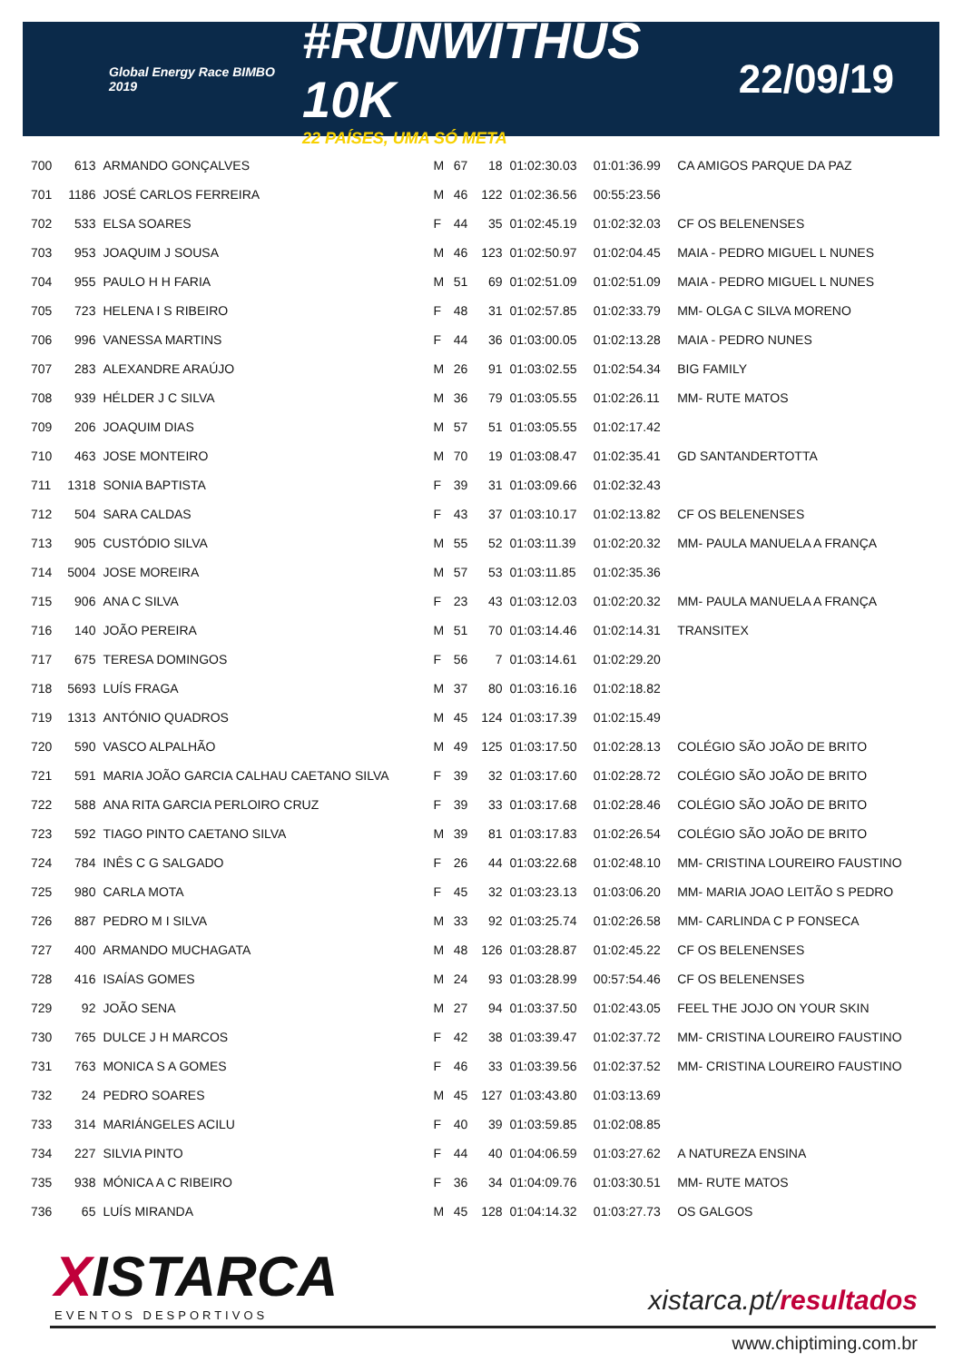Global Energy Race BIMBO 2019
#RUNWITHUS 10K
22 PAÍSES, UMA SÓ META
22/09/19
| 700 | 613 | ARMANDO GONÇALVES | M | 67 | 18 | 01:02:30.03 | 01:01:36.99 | CA AMIGOS PARQUE DA PAZ |
| 701 | 1186 | JOSÉ CARLOS FERREIRA | M | 46 | 122 | 01:02:36.56 | 00:55:23.56 | |
| 702 | 533 | ELSA SOARES | F | 44 | 35 | 01:02:45.19 | 01:02:32.03 | CF OS BELENENSES |
| 703 | 953 | JOAQUIM J SOUSA | M | 46 | 123 | 01:02:50.97 | 01:02:04.45 | MAIA - PEDRO MIGUEL L NUNES |
| 704 | 955 | PAULO H H FARIA | M | 51 | 69 | 01:02:51.09 | 01:02:51.09 | MAIA - PEDRO MIGUEL L NUNES |
| 705 | 723 | HELENA I S RIBEIRO | F | 48 | 31 | 01:02:57.85 | 01:02:33.79 | MM- OLGA C SILVA MORENO |
| 706 | 996 | VANESSA MARTINS | F | 44 | 36 | 01:03:00.05 | 01:02:13.28 | MAIA - PEDRO NUNES |
| 707 | 283 | ALEXANDRE ARAÚJO | M | 26 | 91 | 01:03:02.55 | 01:02:54.34 | BIG FAMILY |
| 708 | 939 | HÉLDER J C SILVA | M | 36 | 79 | 01:03:05.55 | 01:02:26.11 | MM- RUTE MATOS |
| 709 | 206 | JOAQUIM DIAS | M | 57 | 51 | 01:03:05.55 | 01:02:17.42 | |
| 710 | 463 | JOSE MONTEIRO | M | 70 | 19 | 01:03:08.47 | 01:02:35.41 | GD SANTANDERTOTTA |
| 711 | 1318 | SONIA BAPTISTA | F | 39 | 31 | 01:03:09.66 | 01:02:32.43 | |
| 712 | 504 | SARA CALDAS | F | 43 | 37 | 01:03:10.17 | 01:02:13.82 | CF OS BELENENSES |
| 713 | 905 | CUSTÓDIO SILVA | M | 55 | 52 | 01:03:11.39 | 01:02:20.32 | MM- PAULA MANUELA A FRANÇA |
| 714 | 5004 | JOSE MOREIRA | M | 57 | 53 | 01:03:11.85 | 01:02:35.36 | |
| 715 | 906 | ANA C SILVA | F | 23 | 43 | 01:03:12.03 | 01:02:20.32 | MM- PAULA MANUELA A FRANÇA |
| 716 | 140 | JOÃO PEREIRA | M | 51 | 70 | 01:03:14.46 | 01:02:14.31 | TRANSITEX |
| 717 | 675 | TERESA DOMINGOS | F | 56 | 7 | 01:03:14.61 | 01:02:29.20 | |
| 718 | 5693 | LUÍS FRAGA | M | 37 | 80 | 01:03:16.16 | 01:02:18.82 | |
| 719 | 1313 | ANTÓNIO QUADROS | M | 45 | 124 | 01:03:17.39 | 01:02:15.49 | |
| 720 | 590 | VASCO ALPALHÃO | M | 49 | 125 | 01:03:17.50 | 01:02:28.13 | COLÉGIO SÃO JOÃO DE BRITO |
| 721 | 591 | MARIA JOÃO GARCIA CALHAU CAETANO SILVA | F | 39 | 32 | 01:03:17.60 | 01:02:28.72 | COLÉGIO SÃO JOÃO DE BRITO |
| 722 | 588 | ANA RITA GARCIA PERLOIRO CRUZ | F | 39 | 33 | 01:03:17.68 | 01:02:28.46 | COLÉGIO SÃO JOÃO DE BRITO |
| 723 | 592 | TIAGO PINTO CAETANO SILVA | M | 39 | 81 | 01:03:17.83 | 01:02:26.54 | COLÉGIO SÃO JOÃO DE BRITO |
| 724 | 784 | INÊS C G SALGADO | F | 26 | 44 | 01:03:22.68 | 01:02:48.10 | MM- CRISTINA LOUREIRO FAUSTINO |
| 725 | 980 | CARLA MOTA | F | 45 | 32 | 01:03:23.13 | 01:03:06.20 | MM- MARIA JOAO LEITÃO S PEDRO |
| 726 | 887 | PEDRO M I SILVA | M | 33 | 92 | 01:03:25.74 | 01:02:26.58 | MM- CARLINDA C P FONSECA |
| 727 | 400 | ARMANDO MUCHAGATA | M | 48 | 126 | 01:03:28.87 | 01:02:45.22 | CF OS BELENENSES |
| 728 | 416 | ISAÍAS GOMES | M | 24 | 93 | 01:03:28.99 | 00:57:54.46 | CF OS BELENENSES |
| 729 | 92 | JOÃO SENA | M | 27 | 94 | 01:03:37.50 | 01:02:43.05 | FEEL THE JOJO ON YOUR SKIN |
| 730 | 765 | DULCE J H MARCOS | F | 42 | 38 | 01:03:39.47 | 01:02:37.72 | MM- CRISTINA LOUREIRO FAUSTINO |
| 731 | 763 | MONICA S A GOMES | F | 46 | 33 | 01:03:39.56 | 01:02:37.52 | MM- CRISTINA LOUREIRO FAUSTINO |
| 732 | 24 | PEDRO SOARES | M | 45 | 127 | 01:03:43.80 | 01:03:13.69 | |
| 733 | 314 | MARIÁNGELES ACILU | F | 40 | 39 | 01:03:59.85 | 01:02:08.85 | |
| 734 | 227 | SILVIA PINTO | F | 44 | 40 | 01:04:06.59 | 01:03:27.62 | A NATUREZA ENSINA |
| 735 | 938 | MÓNICA A C RIBEIRO | F | 36 | 34 | 01:04:09.76 | 01:03:30.51 | MM- RUTE MATOS |
| 736 | 65 | LUÍS MIRANDA | M | 45 | 128 | 01:04:14.32 | 01:03:27.73 | OS GALGOS |
XISTARCA
EVENTOS DESPORTIVOS
xistarca.pt/resultados
www.chiptiming.com.br